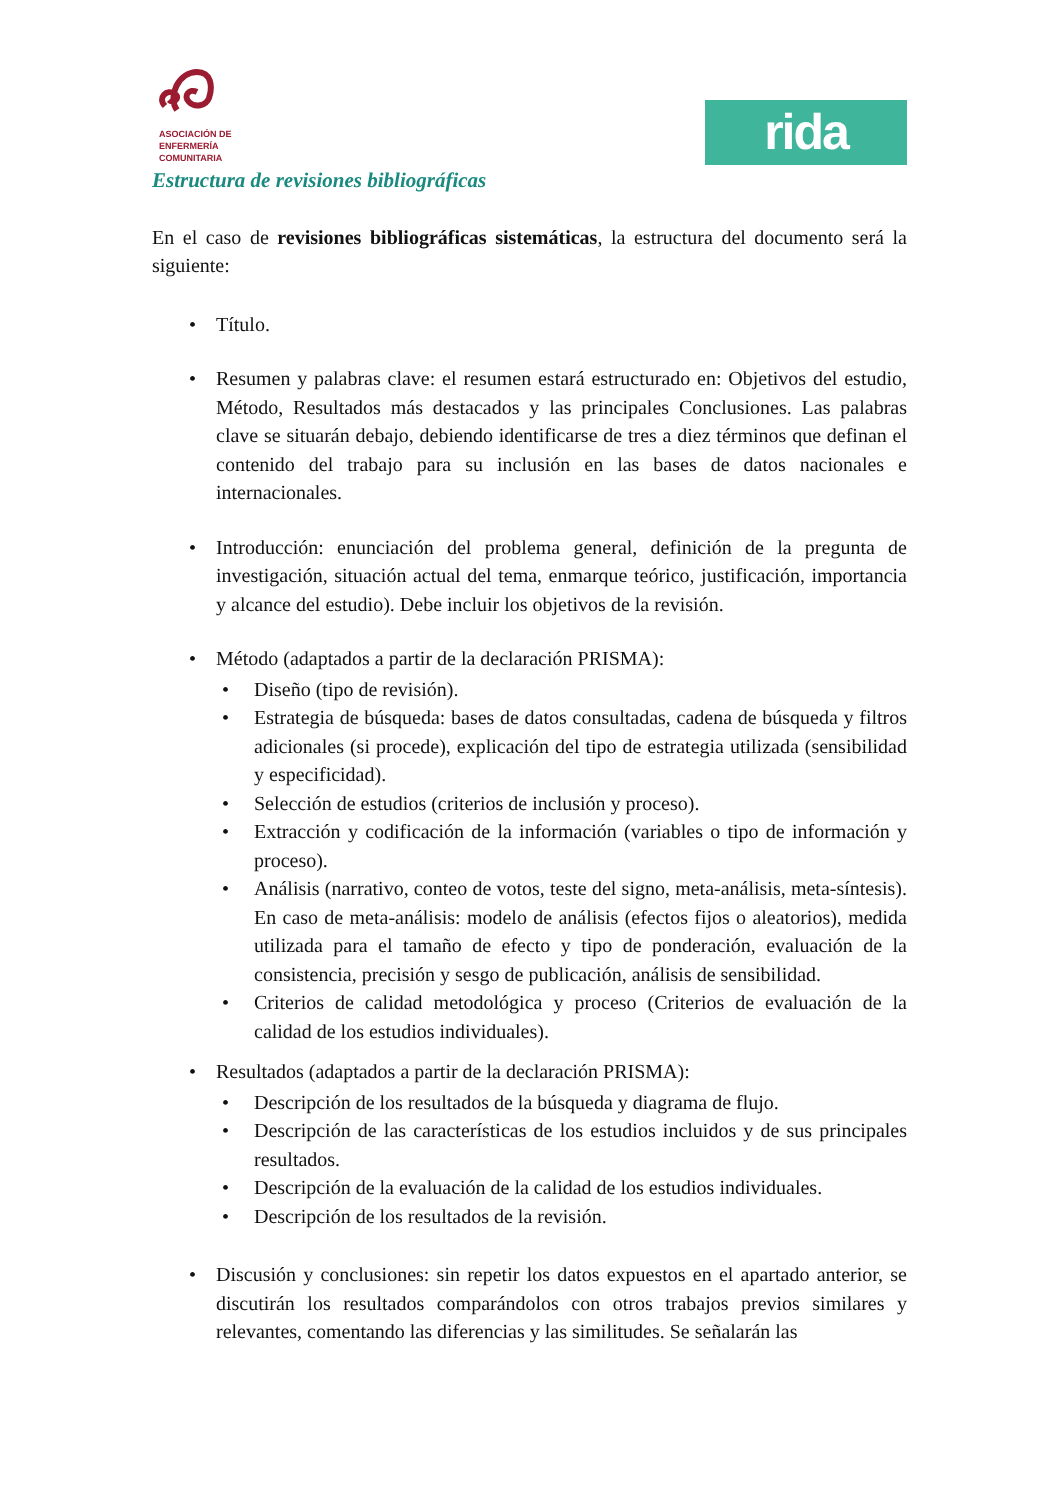ASOCIACIÓN DE
ENFERMERÍA
COMUNITARIA
rida
Estructura de revisiones bibliográficas
En el caso de revisiones bibliográficas sistemáticas, la estructura del documento será la siguiente:
• Título.
• Resumen y palabras clave: el resumen estará estructurado en: Objetivos del estudio, Método, Resultados más destacados y las principales Conclusiones. Las palabras clave se situarán debajo, debiendo identificarse de tres a diez términos que definan el contenido del trabajo para su inclusión en las bases de datos nacionales e internacionales.
• Introducción: enunciación del problema general, definición de la pregunta de investigación, situación actual del tema, enmarque teórico, justificación, importancia y alcance del estudio). Debe incluir los objetivos de la revisión.
• Método (adaptados a partir de la declaración PRISMA):
• Diseño (tipo de revisión).
• Estrategia de búsqueda: bases de datos consultadas, cadena de búsqueda y filtros adicionales (si procede), explicación del tipo de estrategia utilizada (sensibilidad y especificidad).
• Selección de estudios (criterios de inclusión y proceso).
• Extracción y codificación de la información (variables o tipo de información y proceso).
• Análisis (narrativo, conteo de votos, teste del signo, meta-análisis, meta-síntesis). En caso de meta-análisis: modelo de análisis (efectos fijos o aleatorios), medida utilizada para el tamaño de efecto y tipo de ponderación, evaluación de la consistencia, precisión y sesgo de publicación, análisis de sensibilidad.
• Criterios de calidad metodológica y proceso (Criterios de evaluación de la calidad de los estudios individuales).
• Resultados (adaptados a partir de la declaración PRISMA):
• Descripción de los resultados de la búsqueda y diagrama de flujo.
• Descripción de las características de los estudios incluidos y de sus principales resultados.
• Descripción de la evaluación de la calidad de los estudios individuales.
• Descripción de los resultados de la revisión.
• Discusión y conclusiones: sin repetir los datos expuestos en el apartado anterior, se discutirán los resultados comparándolos con otros trabajos previos similares y relevantes, comentando las diferencias y las similitudes. Se señalarán las